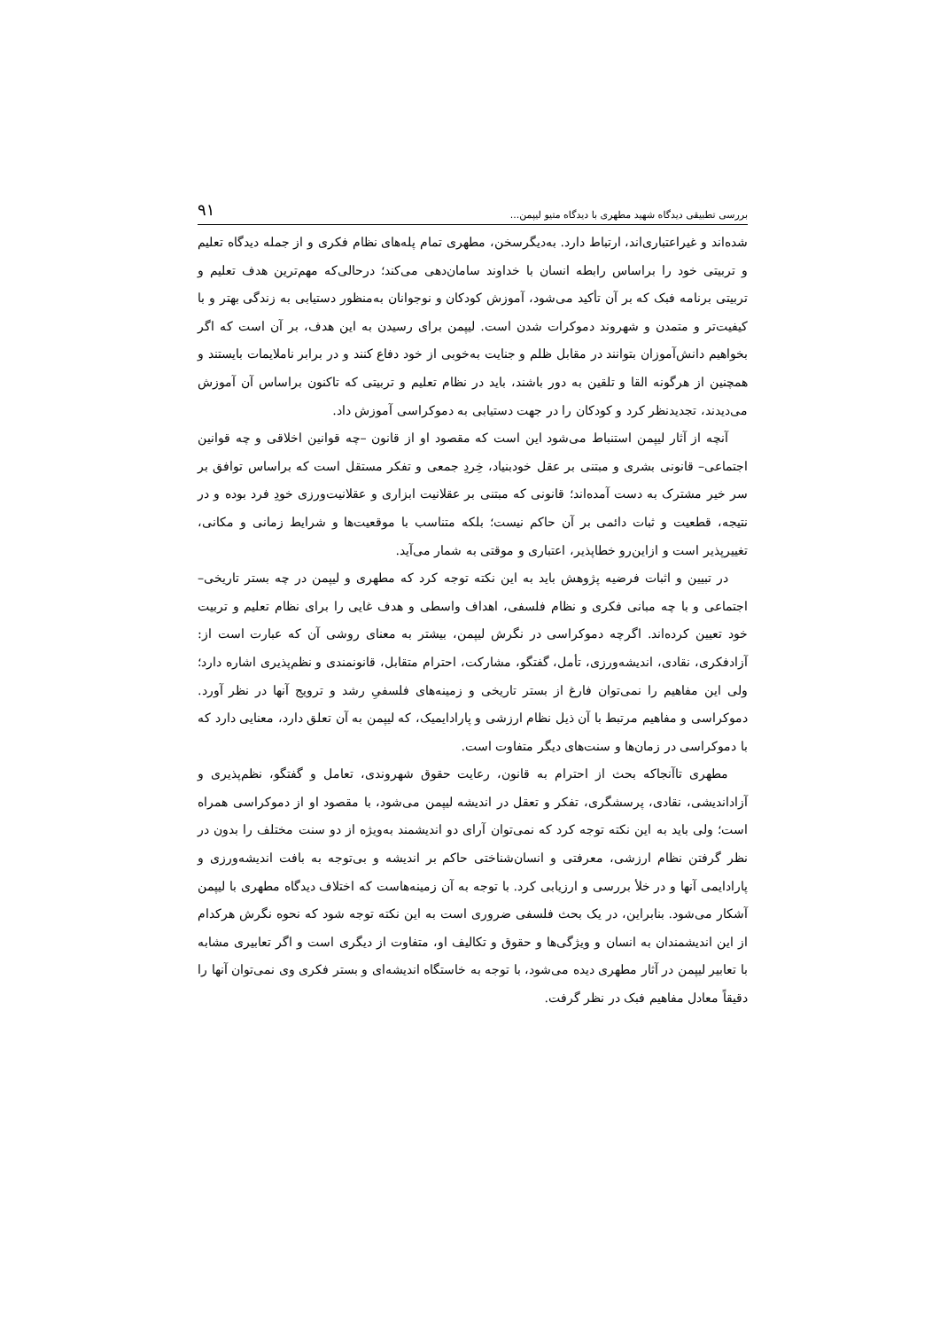بررسی تطبیقی دیدگاه شهید مطهری با دیدگاه متیو لیپمن... ۹۱
شده‌اند و غیراعتباری‌اند، ارتباط دارد. به‌دیگرسخن، مطهری تمام پله‌های نظام فکری و از جمله دیدگاه تعلیم و تربیتی خود را براساس رابطه انسان با خداوند سامان‌دهی می‌کند؛ درحالی‌که مهم‌ترین هدف تعلیم و تربیتی برنامه فبک که بر آن تأکید می‌شود، آموزش کودکان و نوجوانان به‌منظور دستیابی به زندگی بهتر و با کیفیت‌تر و متمدن و شهروند دموکرات شدن است. لیپمن برای رسیدن به این هدف، بر آن است که اگر بخواهیم دانش‌آموزان بتوانند در مقابل ظلم و جنایت به‌خوبی از خود دفاع کنند و در برابر ناملایمات بایستند و همچنین از هرگونه القا و تلقین به دور باشند، باید در نظام تعلیم و تربیتی که تاکنون براساس آن آموزش می‌دیدند، تجدیدنظر کرد و کودکان را در جهت دستیابی به دموکراسی آموزش داد.
آنچه از آثار لیپمن استنباط می‌شود این است که مقصود او از قانون –چه قوانین اخلاقی و چه قوانین اجتماعی– قانونی بشری و مبتنی بر عقل خودبنیاد، خِردِ جمعی و تفکر مستقل است که براساس توافق بر سر خیر مشترک به دست آمده‌اند؛ قانونی که مبتنی بر عقلانیت ابزاری و عقلانیت‌ورزی خودِ فرد بوده و در نتیجه، قطعیت و ثبات دائمی بر آن حاکم نیست؛ بلکه متناسب با موقعیت‌ها و شرایط زمانی و مکانی، تغییرپذیر است و ازاین‌رو خطاپذیر، اعتباری و موقتی به شمار می‌آید.
در تبیین و اثبات فرضیه پژوهش باید به این نکته توجه کرد که مطهری و لیپمن در چه بستر تاریخی–اجتماعی و با چه مبانی فکری و نظام فلسفی، اهداف واسطی و هدف غایی را برای نظام تعلیم و تربیت خود تعیین کرده‌اند. اگرچه دموکراسی در نگرش لیپمن، بیشتر به معنای روشی آن که عبارت است از: آزادفکری، نقادی، اندیشه‌ورزی، تأمل، گفتگو، مشارکت، احترام متقابل، قانونمندی و نظم‌پذیری اشاره دارد؛ ولی این مفاهیم را نمی‌توان فارغ از بستر تاریخی و زمینه‌های فلسفیِ رشد و ترویج آنها در نظر آورد. دموکراسی و مفاهیم مرتبط با آن ذیل نظام ارزشی و پارادایمیک، که لیپمن به آن تعلق دارد، معنایی دارد که با دموکراسی در زمان‌ها و سنت‌های دیگر متفاوت است.
مطهری تاآنجاکه بحث از احترام به قانون، رعایت حقوق شهروندی، تعامل و گفتگو، نظم‌پذیری و آزاداندیشی، نقادی، پرسشگری، تفکر و تعقل در اندیشه لیپمن می‌شود، با مقصود او از دموکراسی همراه است؛ ولی باید به این نکته توجه کرد که نمی‌توان آرای دو اندیشمند به‌ویژه از دو سنت مختلف را بدون در نظر گرفتن نظام ارزشی، معرفتی و انسان‌شناختی حاکم بر اندیشه و بی‌توجه به بافت اندیشه‌ورزی و پارادایمی آنها و در خلأ بررسی و ارزیابی کرد. با توجه به آن زمینه‌هاست که اختلاف دیدگاه مطهری با لیپمن آشکار می‌شود. بنابراین، در یک بحث فلسفی ضروری است به این نکته توجه شود که نحوه نگرش هرکدام از این اندیشمندان به انسان و ویژگی‌ها و حقوق و تکالیف او، متفاوت از دیگری است و اگر تعابیری مشابه با تعابیر لیپمن در آثار مطهری دیده می‌شود، با توجه به خاستگاه اندیشه‌ای و بستر فکری وی نمی‌توان آنها را دقیقاً معادل مفاهیم فبک در نظر گرفت.